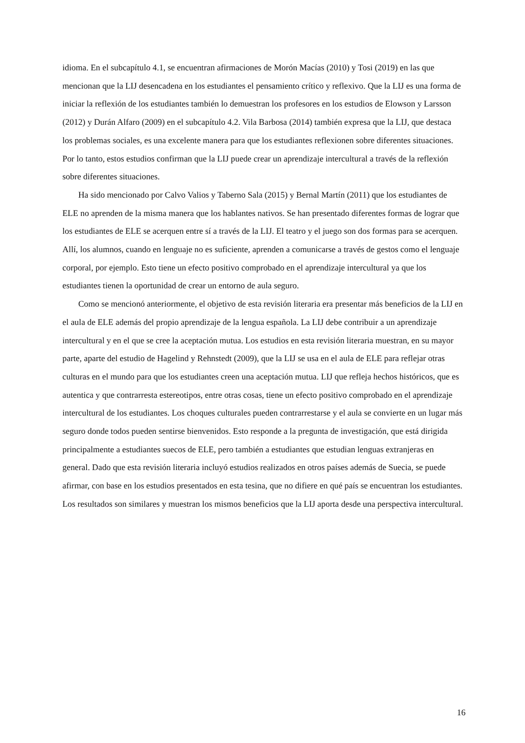idioma. En el subcapítulo 4.1, se encuentran afirmaciones de Morón Macías (2010) y Tosi (2019) en las que mencionan que la LIJ desencadena en los estudiantes el pensamiento crítico y reflexivo. Que la LIJ es una forma de iniciar la reflexión de los estudiantes también lo demuestran los profesores en los estudios de Elowson y Larsson (2012) y Durán Alfaro (2009) en el subcapítulo 4.2. Vila Barbosa (2014) también expresa que la LIJ, que destaca los problemas sociales, es una excelente manera para que los estudiantes reflexionen sobre diferentes situaciones. Por lo tanto, estos estudios confirman que la LIJ puede crear un aprendizaje intercultural a través de la reflexión sobre diferentes situaciones.
Ha sido mencionado por Calvo Valios y Taberno Sala (2015) y Bernal Martín (2011) que los estudiantes de ELE no aprenden de la misma manera que los hablantes nativos. Se han presentado diferentes formas de lograr que los estudiantes de ELE se acerquen entre sí a través de la LIJ. El teatro y el juego son dos formas para se acerquen. Allí, los alumnos, cuando en lenguaje no es suficiente, aprenden a comunicarse a través de gestos como el lenguaje corporal, por ejemplo. Esto tiene un efecto positivo comprobado en el aprendizaje intercultural ya que los estudiantes tienen la oportunidad de crear un entorno de aula seguro.
Como se mencionó anteriormente, el objetivo de esta revisión literaria era presentar más beneficios de la LIJ en el aula de ELE además del propio aprendizaje de la lengua española. La LIJ debe contribuir a un aprendizaje intercultural y en el que se cree la aceptación mutua. Los estudios en esta revisión literaria muestran, en su mayor parte, aparte del estudio de Hagelind y Rehnstedt (2009), que la LIJ se usa en el aula de ELE para reflejar otras culturas en el mundo para que los estudiantes creen una aceptación mutua. LIJ que refleja hechos históricos, que es autentica y que contrarresta estereotipos, entre otras cosas, tiene un efecto positivo comprobado en el aprendizaje intercultural de los estudiantes. Los choques culturales pueden contrarrestarse y el aula se convierte en un lugar más seguro donde todos pueden sentirse bienvenidos. Esto responde a la pregunta de investigación, que está dirigida principalmente a estudiantes suecos de ELE, pero también a estudiantes que estudian lenguas extranjeras en general. Dado que esta revisión literaria incluyó estudios realizados en otros países además de Suecia, se puede afirmar, con base en los estudios presentados en esta tesina, que no difiere en qué país se encuentran los estudiantes. Los resultados son similares y muestran los mismos beneficios que la LIJ aporta desde una perspectiva intercultural.
16